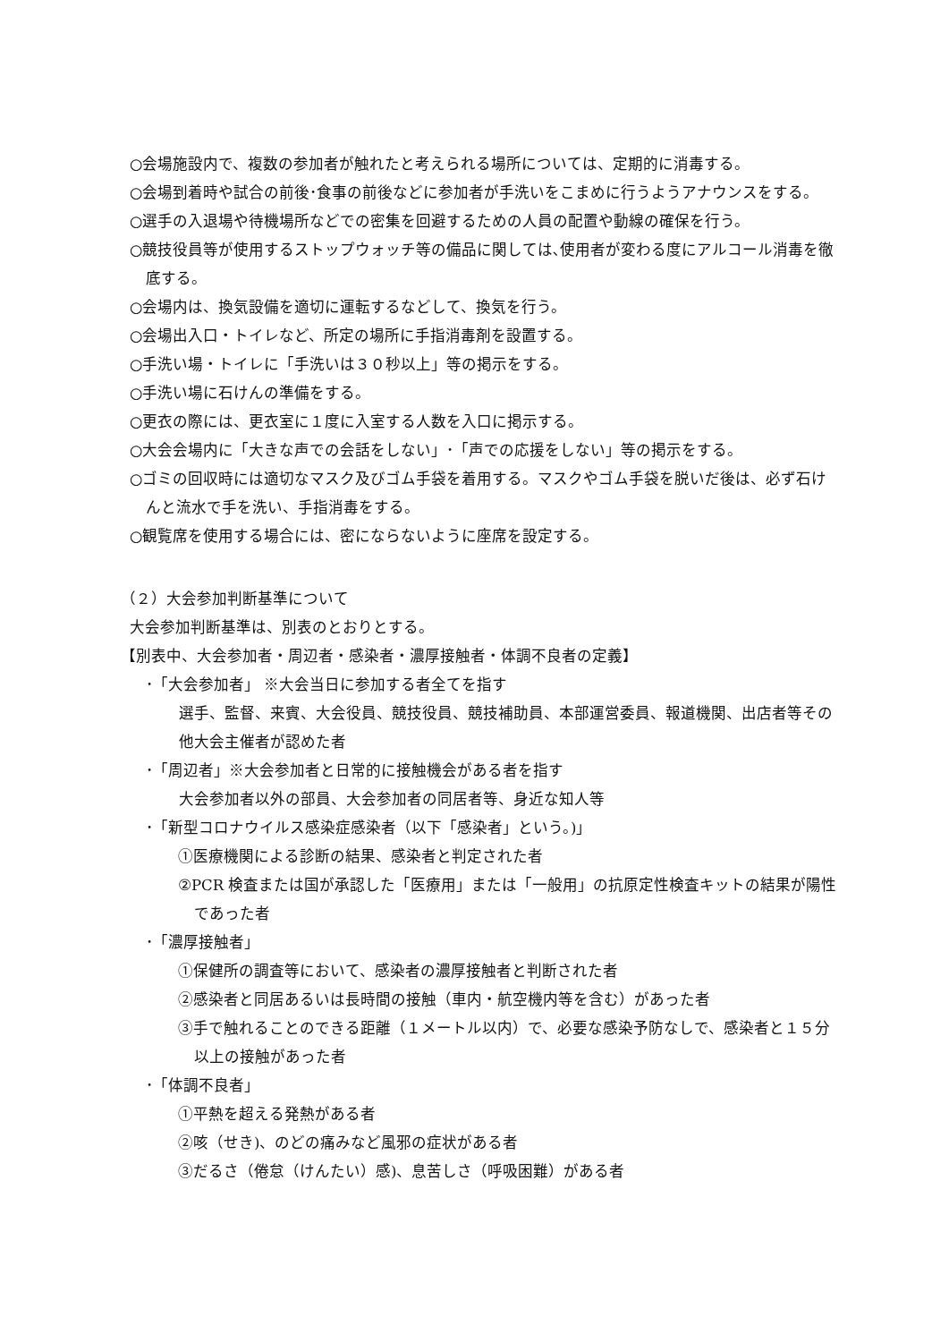○会場施設内で、複数の参加者が触れたと考えられる場所については、定期的に消毒する。
○会場到着時や試合の前後･食事の前後などに参加者が手洗いをこまめに行うようアナウンスをする。
○選手の入退場や待機場所などでの密集を回避するための人員の配置や動線の確保を行う。
○競技役員等が使用するストップウォッチ等の備品に関しては､使用者が変わる度にアルコール消毒を徹底する。
○会場内は、換気設備を適切に運転するなどして、換気を行う。
○会場出入口・トイレなど、所定の場所に手指消毒剤を設置する。
○手洗い場・トイレに「手洗いは３０秒以上」等の掲示をする。
○手洗い場に石けんの準備をする。
○更衣の際には、更衣室に１度に入室する人数を入口に掲示する。
○大会会場内に「大きな声での会話をしない」･「声での応援をしない」等の掲示をする。
○ゴミの回収時には適切なマスク及びゴム手袋を着用する。マスクやゴム手袋を脱いだ後は、必ず石けんと流水で手を洗い、手指消毒をする。
○観覧席を使用する場合には、密にならないように座席を設定する。
（２）大会参加判断基準について
大会参加判断基準は、別表のとおりとする。
【別表中、大会参加者・周辺者・感染者・濃厚接触者・体調不良者の定義】
･「大会参加者」 ※大会当日に参加する者全てを指す
選手、監督、来賓、大会役員、競技役員、競技補助員、本部運営委員、報道機関、出店者等その他大会主催者が認めた者
･「周辺者」※大会参加者と日常的に接触機会がある者を指す
大会参加者以外の部員、大会参加者の同居者等、身近な知人等
･「新型コロナウイルス感染症感染者（以下「感染者」という。)」
①医療機関による診断の結果、感染者と判定された者
②PCR 検査または国が承認した「医療用」または「一般用」の抗原定性検査キットの結果が陽性であった者
･「濃厚接触者」
①保健所の調査等において、感染者の濃厚接触者と判断された者
②感染者と同居あるいは長時間の接触（車内・航空機内等を含む）があった者
③手で触れることのできる距離（１メートル以内）で、必要な感染予防なしで、感染者と１５分以上の接触があった者
･「体調不良者」
①平熱を超える発熱がある者
②咳（せき)、のどの痛みなど風邪の症状がある者
③だるさ（倦怠（けんたい）感)、息苦しさ（呼吸困難）がある者